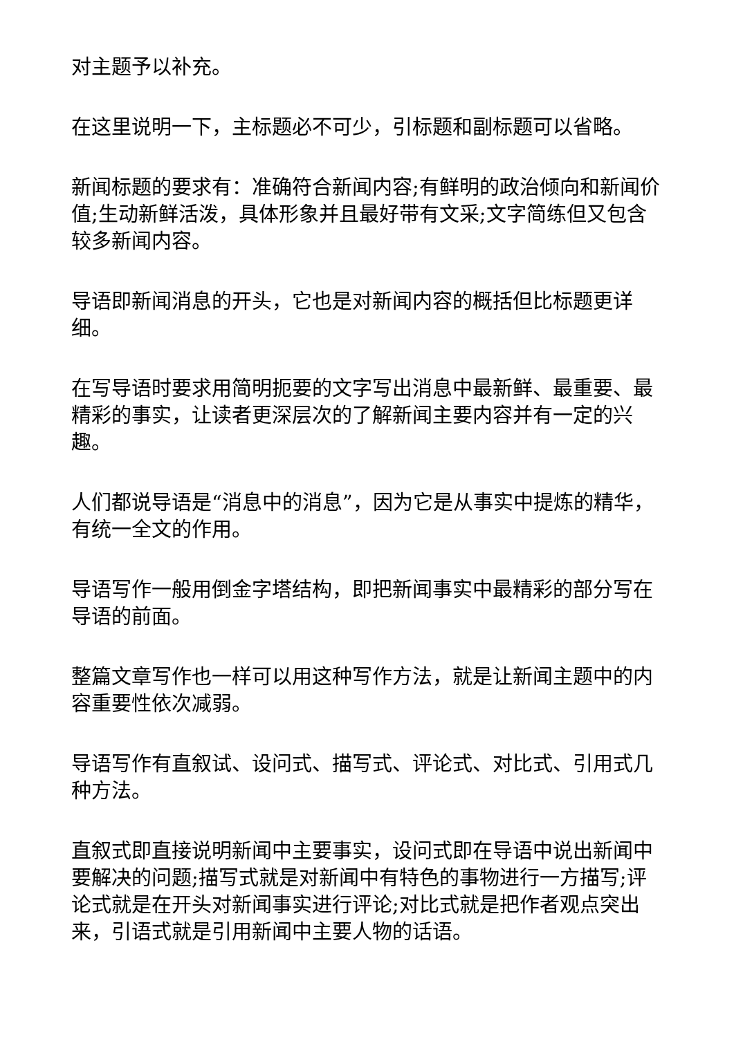对主题予以补充。
在这里说明一下，主标题必不可少，引标题和副标题可以省略。
新闻标题的要求有：准确符合新闻内容;有鲜明的政治倾向和新闻价值;生动新鲜活泼，具体形象并且最好带有文采;文字简练但又包含较多新闻内容。
导语即新闻消息的开头，它也是对新闻内容的概括但比标题更详细。
在写导语时要求用简明扼要的文字写出消息中最新鲜、最重要、最精彩的事实，让读者更深层次的了解新闻主要内容并有一定的兴趣。
人们都说导语是“消息中的消息”，因为它是从事实中提炼的精华，有统一全文的作用。
导语写作一般用倒金字塔结构，即把新闻事实中最精彩的部分写在导语的前面。
整篇文章写作也一样可以用这种写作方法，就是让新闻主题中的内容重要性依次减弱。
导语写作有直叙试、设问式、描写式、评论式、对比式、引用式几种方法。
直叙式即直接说明新闻中主要事实，设问式即在导语中说出新闻中要解决的问题;描写式就是对新闻中有特色的事物进行一方描写;评论式就是在开头对新闻事实进行评论;对比式就是把作者观点突出来，引语式就是引用新闻中主要人物的话语。